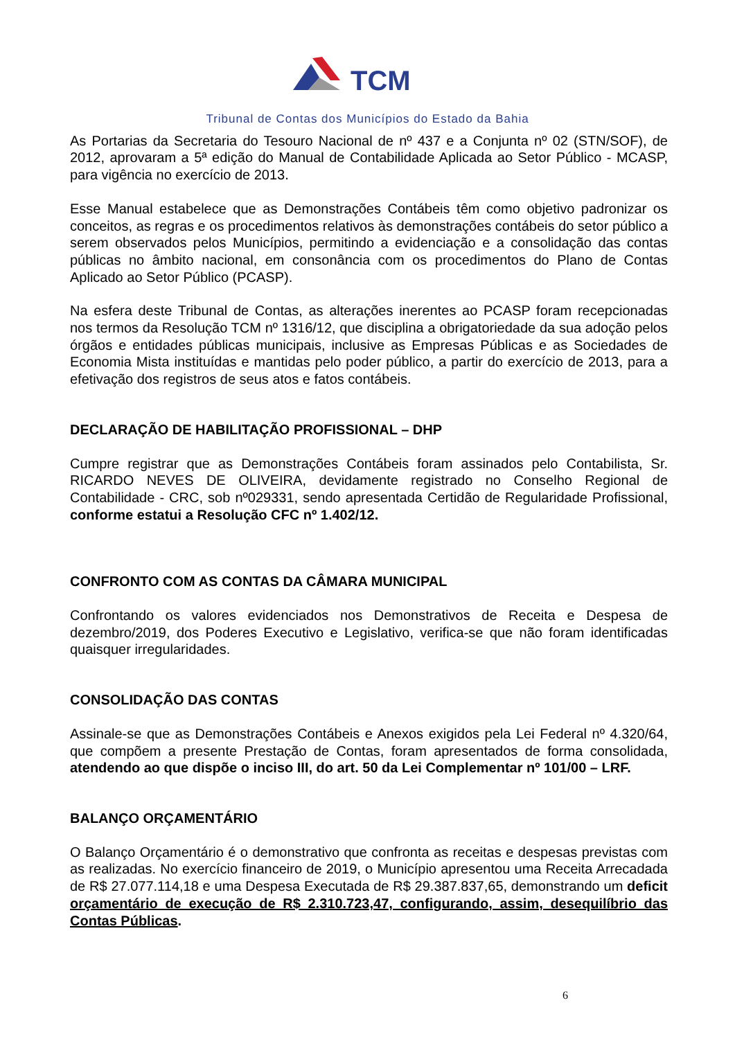TCM
Tribunal de Contas dos Municípios do Estado da Bahia
As Portarias da Secretaria do Tesouro Nacional de nº 437 e a Conjunta nº 02 (STN/SOF), de 2012, aprovaram a 5ª edição do Manual de Contabilidade Aplicada ao Setor Público - MCASP, para vigência no exercício de 2013.
Esse Manual estabelece que as Demonstrações Contábeis têm como objetivo padronizar os conceitos, as regras e os procedimentos relativos às demonstrações contábeis do setor público a serem observados pelos Municípios, permitindo a evidenciação e a consolidação das contas públicas no âmbito nacional, em consonância com os procedimentos do Plano de Contas Aplicado ao Setor Público (PCASP).
Na esfera deste Tribunal de Contas, as alterações inerentes ao PCASP foram recepcionadas nos termos da Resolução TCM nº 1316/12, que disciplina a obrigatoriedade da sua adoção pelos órgãos e entidades públicas municipais, inclusive as Empresas Públicas e as Sociedades de Economia Mista instituídas e mantidas pelo poder público, a partir do exercício de 2013, para a efetivação dos registros de seus atos e fatos contábeis.
DECLARAÇÃO DE HABILITAÇÃO PROFISSIONAL – DHP
Cumpre registrar que as Demonstrações Contábeis foram assinados pelo Contabilista, Sr. RICARDO NEVES DE OLIVEIRA, devidamente registrado no Conselho Regional de Contabilidade - CRC, sob nº029331, sendo apresentada Certidão de Regularidade Profissional, conforme estatui a Resolução CFC nº 1.402/12.
CONFRONTO COM AS CONTAS DA CÂMARA MUNICIPAL
Confrontando os valores evidenciados nos Demonstrativos de Receita e Despesa de dezembro/2019, dos Poderes Executivo e Legislativo, verifica-se que não foram identificadas quaisquer irregularidades.
CONSOLIDAÇÃO DAS CONTAS
Assinale-se que as Demonstrações Contábeis e Anexos exigidos pela Lei Federal nº 4.320/64, que compõem a presente Prestação de Contas, foram apresentados de forma consolidada, atendendo ao que dispõe o inciso III, do art. 50 da Lei Complementar nº 101/00 – LRF.
BALANÇO ORÇAMENTÁRIO
O Balanço Orçamentário é o demonstrativo que confronta as receitas e despesas previstas com as realizadas. No exercício financeiro de 2019, o Município apresentou uma Receita Arrecadada de R$ 27.077.114,18 e uma Despesa Executada de R$ 29.387.837,65, demonstrando um deficit orçamentário de execução de R$ 2.310.723,47, configurando, assim, desequilíbrio das Contas Públicas.
6